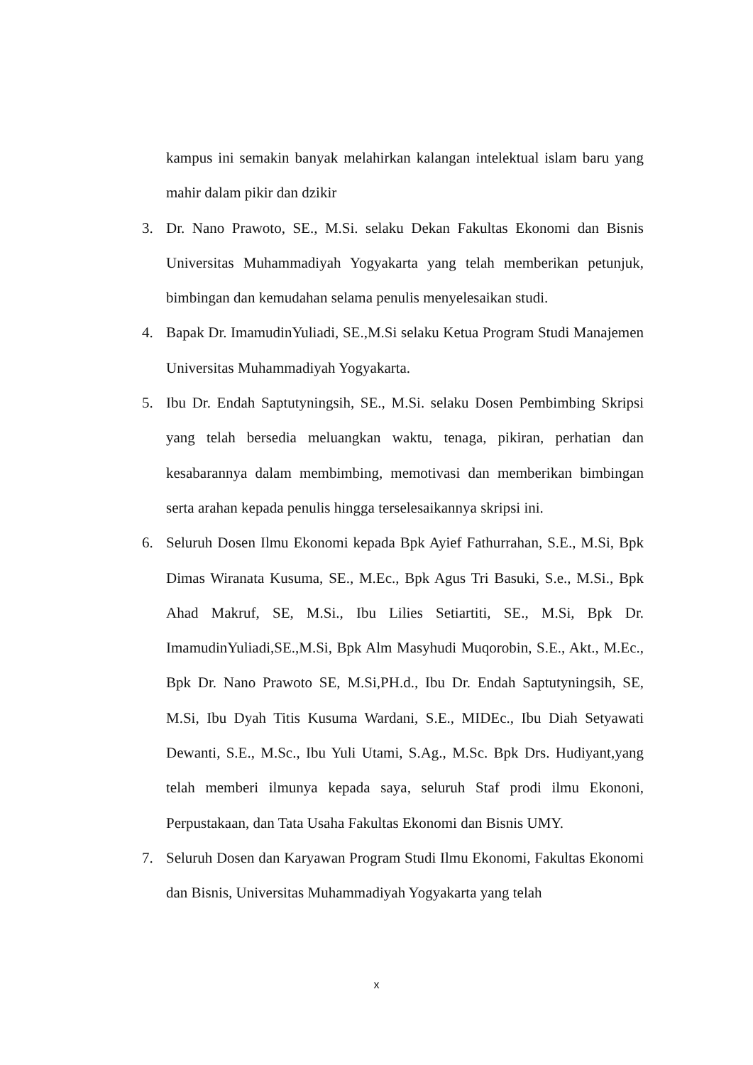kampus ini semakin banyak melahirkan kalangan intelektual islam baru yang mahir dalam pikir dan dzikir
3. Dr. Nano Prawoto, SE., M.Si. selaku Dekan Fakultas Ekonomi dan Bisnis Universitas Muhammadiyah Yogyakarta yang telah memberikan petunjuk, bimbingan dan kemudahan selama penulis menyelesaikan studi.
4. Bapak Dr. ImamudinYuliadi, SE.,M.Si selaku Ketua Program Studi Manajemen Universitas Muhammadiyah Yogyakarta.
5. Ibu Dr. Endah Saptutyningsih, SE., M.Si. selaku Dosen Pembimbing Skripsi yang telah bersedia meluangkan waktu, tenaga, pikiran, perhatian dan kesabarannya dalam membimbing, memotivasi dan memberikan bimbingan serta arahan kepada penulis hingga terselesaikannya skripsi ini.
6. Seluruh Dosen Ilmu Ekonomi kepada Bpk Ayief Fathurrahan, S.E., M.Si, Bpk Dimas Wiranata Kusuma, SE., M.Ec., Bpk Agus Tri Basuki, S.e., M.Si., Bpk Ahad Makruf, SE, M.Si., Ibu Lilies Setiartiti, SE., M.Si, Bpk Dr. ImamudinYuliadi,SE.,M.Si, Bpk Alm Masyhudi Muqorobin, S.E., Akt., M.Ec., Bpk Dr. Nano Prawoto SE, M.Si,PH.d., Ibu Dr. Endah Saptutyningsih, SE, M.Si, Ibu Dyah Titis Kusuma Wardani, S.E., MIDEc., Ibu Diah Setyawati Dewanti, S.E., M.Sc., Ibu Yuli Utami, S.Ag., M.Sc. Bpk Drs. Hudiyant,yang telah memberi ilmunya kepada saya, seluruh Staf prodi ilmu Ekononi, Perpustakaan, dan Tata Usaha Fakultas Ekonomi dan Bisnis UMY.
7. Seluruh Dosen dan Karyawan Program Studi Ilmu Ekonomi, Fakultas Ekonomi dan Bisnis, Universitas Muhammadiyah Yogyakarta yang telah
x